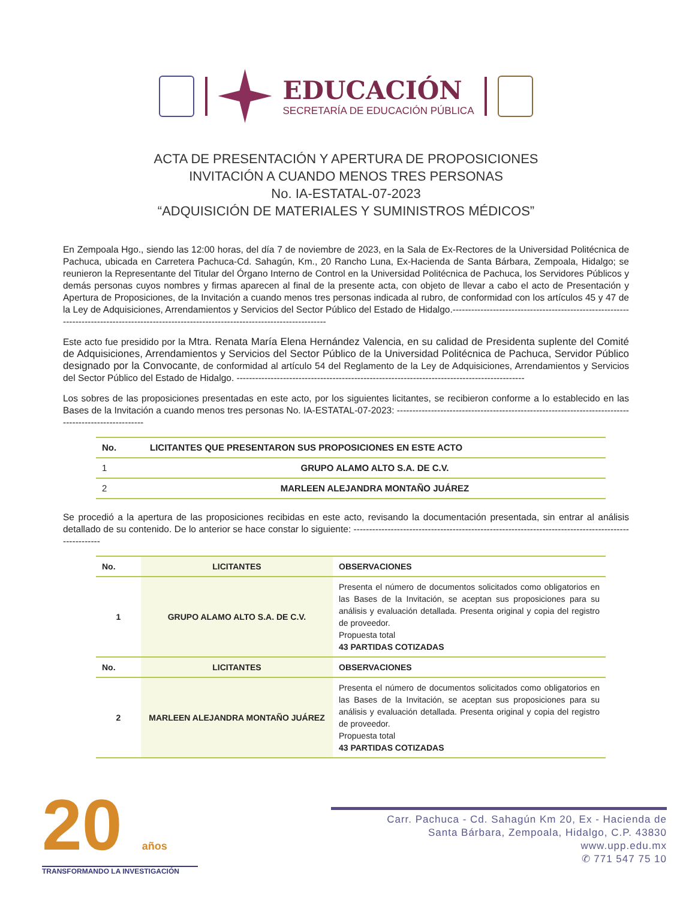EDUCACIÓN
SECRETARÍA DE EDUCACIÓN PÚBLICA
ACTA DE PRESENTACIÓN Y APERTURA DE PROPOSICIONES
INVITACIÓN A CUANDO MENOS TRES PERSONAS
No. IA-ESTATAL-07-2023
“ADQUISICIÓN DE MATERIALES Y SUMINISTROS MÉDICOS”
En Zempoala Hgo., siendo las 12:00 horas, del día 7 de noviembre de 2023, en la Sala de Ex-Rectores de la Universidad Politécnica de Pachuca, ubicada en Carretera Pachuca-Cd. Sahagún, Km., 20 Rancho Luna, Ex-Hacienda de Santa Bárbara, Zempoala, Hidalgo; se reunieron la Representante del Titular del Órgano Interno de Control en la Universidad Politécnica de Pachuca, los Servidores Públicos y demás personas cuyos nombres y firmas aparecen al final de la presente acta, con objeto de llevar a cabo el acto de Presentación y Apertura de Proposiciones, de la Invitación a cuando menos tres personas indicada al rubro, de conformidad con los artículos 45 y 47 de la Ley de Adquisiciones, Arrendamientos y Servicios del Sector Público del Estado de Hidalgo.----------------------------------------------------------------------------------------------------------------------------------------------
Este acto fue presidido por la Mtra. Renata María Elena Hernández Valencia, en su calidad de Presidenta suplente del Comité de Adquisiciones, Arrendamientos y Servicios del Sector Público de la Universidad Politécnica de Pachuca, Servidor Público designado por la Convocante, de conformidad al artículo 54 del Reglamento de la Ley de Adquisiciones, Arrendamientos y Servicios del Sector Público del Estado de Hidalgo. ---------------------------------------------------------------------------------------------
Los sobres de las proposiciones presentadas en este acto, por los siguientes licitantes, se recibieron conforme a lo establecido en las Bases de la Invitación a cuando menos tres personas No. IA-ESTATAL-07-2023: -----------------------------------------------------------------------------------------------------
| No. | LICITANTES QUE PRESENTARON SUS PROPOSICIONES EN ESTE ACTO |
| --- | --- |
| 1 | GRUPO ALAMO ALTO S.A. DE C.V. |
| 2 | MARLEEN ALEJANDRA MONTAÑO JUÁREZ |
Se procedió a la apertura de las proposiciones recibidas en este acto, revisando la documentación presentada, sin entrar al análisis detallado de su contenido. De lo anterior se hace constar lo siguiente: -----------------------------------------------------------------------------------------------------
| No. | LICITANTES | OBSERVACIONES |
| --- | --- | --- |
| 1 | GRUPO ALAMO ALTO S.A. DE C.V. | Presenta el número de documentos solicitados como obligatorios en las Bases de la Invitación, se aceptan sus proposiciones para su análisis y evaluación detallada. Presenta original y copia del registro de proveedor. Propuesta total 43 PARTIDAS COTIZADAS |
| No. | LICITANTES | OBSERVACIONES |
| 2 | MARLEEN ALEJANDRA MONTAÑO JUÁREZ | Presenta el número de documentos solicitados como obligatorios en las Bases de la Invitación, se aceptan sus proposiciones para su análisis y evaluación detallada. Presenta original y copia del registro de proveedor. Propuesta total 43 PARTIDAS COTIZADAS |
20 años
TRANSFORMANDO LA INVESTIGACIÓN
Carr. Pachuca - Cd. Sahagún Km 20, Ex - Hacienda de
Santa Bárbara, Zempoala, Hidalgo, C.P. 43830
www.upp.edu.mx
✆ 771 547 75 10